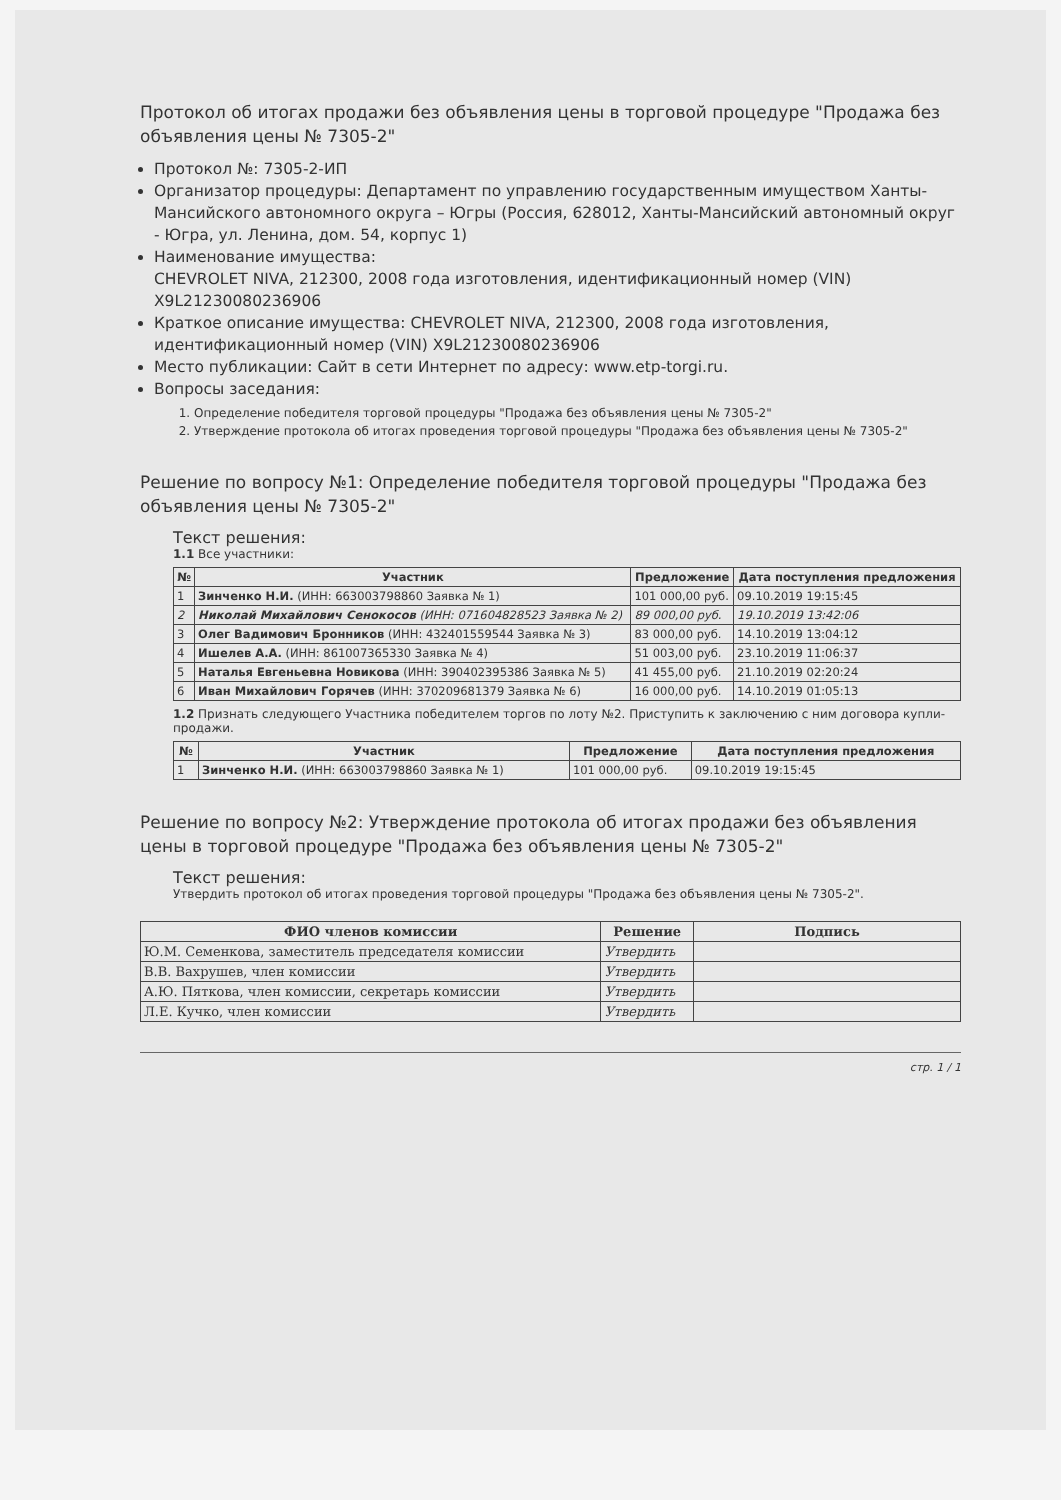Протокол об итогах продажи без объявления цены в торговой процедуре "Продажа без объявления цены № 7305-2"
Протокол №: 7305-2-ИП
Организатор процедуры: Департамент по управлению государственным имуществом Ханты-Мансийского автономного округа – Югры (Россия, 628012, Ханты-Мансийский автономный округ - Югра, ул. Ленина, дом. 54, корпус 1)
Наименование имущества:
CHEVROLET NIVA, 212300, 2008 года изготовления, идентификационный номер (VIN) X9L21230080236906
Краткое описание имущества: CHEVROLET NIVA, 212300, 2008 года изготовления, идентификационный номер (VIN) X9L21230080236906
Место публикации: Сайт в сети Интернет по адресу: www.etp-torgi.ru.
Вопросы заседания:
1. Определение победителя торговой процедуры "Продажа без объявления цены № 7305-2"
2. Утверждение протокола об итогах проведения торговой процедуры "Продажа без объявления цены № 7305-2"
Решение по вопросу №1: Определение победителя торговой процедуры "Продажа без объявления цены № 7305-2"
Текст решения:
1.1 Все участники:
| № | Участник | Предложение | Дата поступления предложения |
| --- | --- | --- | --- |
| 1 | Зинченко Н.И. (ИНН: 663003798860 Заявка № 1) | 101 000,00 руб. | 09.10.2019 19:15:45 |
| 2 | Николай Михайлович Сенокосов (ИНН: 071604828523 Заявка № 2) | 89 000,00 руб. | 19.10.2019 13:42:06 |
| 3 | Олег Вадимович Бронников (ИНН: 432401559544 Заявка № 3) | 83 000,00 руб. | 14.10.2019 13:04:12 |
| 4 | Ишелев А.А. (ИНН: 861007365330 Заявка № 4) | 51 003,00 руб. | 23.10.2019 11:06:37 |
| 5 | Наталья Евгеньевна Новикова (ИНН: 390402395386 Заявка № 5) | 41 455,00 руб. | 21.10.2019 02:20:24 |
| 6 | Иван Михайлович Горячев (ИНН: 370209681379 Заявка № 6) | 16 000,00 руб. | 14.10.2019 01:05:13 |
1.2 Признать следующего Участника победителем торгов по лоту №2. Приступить к заключению с ним договора купли-продажи.
| № | Участник | Предложение | Дата поступления предложения |
| --- | --- | --- | --- |
| 1 | Зинченко Н.И. (ИНН: 663003798860 Заявка № 1) | 101 000,00 руб. | 09.10.2019 19:15:45 |
Решение по вопросу №2: Утверждение протокола об итогах продажи без объявления цены в торговой процедуре "Продажа без объявления цены № 7305-2"
Текст решения:
Утвердить протокол об итогах проведения торговой процедуры "Продажа без объявления цены № 7305-2".
| ФИО членов комиссии | Решение | Подпись |
| --- | --- | --- |
| Ю.М. Семенкова, заместитель председателя комиссии | Утвердить | |
| В.В. Вахрушев, член комиссии | Утвердить | |
| А.Ю. Пяткова, член комиссии, секретарь комиссии | Утвердить | |
| Л.Е. Кучко, член комиссии | Утвердить | |
стр. 1 / 1